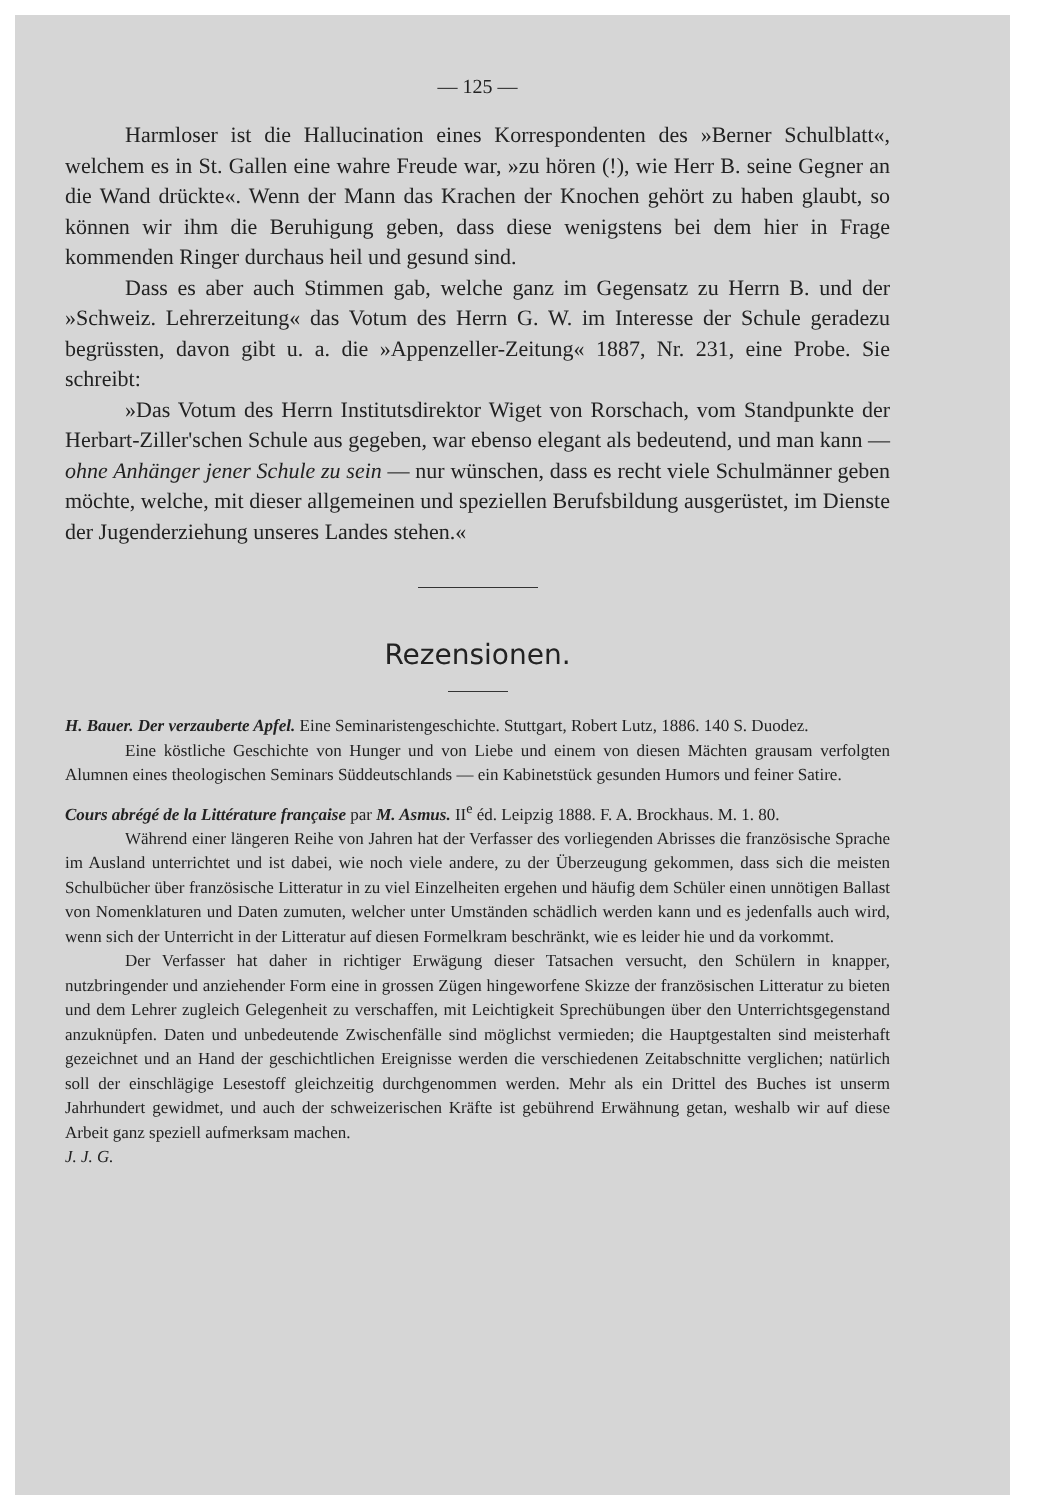— 125 —
Harmloser ist die Hallucination eines Korrespondenten des »Berner Schulblatt«, welchem es in St. Gallen eine wahre Freude war, »zu hören (!), wie Herr B. seine Gegner an die Wand drückte«. Wenn der Mann das Krachen der Knochen gehört zu haben glaubt, so können wir ihm die Beruhigung geben, dass diese wenigstens bei dem hier in Frage kommenden Ringer durchaus heil und gesund sind.
Dass es aber auch Stimmen gab, welche ganz im Gegensatz zu Herrn B. und der »Schweiz. Lehrerzeitung« das Votum des Herrn G. W. im Interesse der Schule geradezu begrüssten, davon gibt u. a. die »Appenzeller-Zeitung« 1887, Nr. 231, eine Probe. Sie schreibt:
»Das Votum des Herrn Institutsdirektor Wiget von Rorschach, vom Standpunkte der Herbart-Ziller'schen Schule aus gegeben, war ebenso elegant als bedeutend, und man kann — ohne Anhänger jener Schule zu sein — nur wünschen, dass es recht viele Schulmänner geben möchte, welche, mit dieser allgemeinen und speziellen Berufsbildung ausgerüstet, im Dienste der Jugenderziehung unseres Landes stehen.«
Rezensionen.
H. Bauer. Der verzauberte Apfel. Eine Seminaristengeschichte. Stuttgart, Robert Lutz, 1886. 140 S. Duodez.
Eine köstliche Geschichte von Hunger und von Liebe und einem von diesen Mächten grausam verfolgten Alumnen eines theologischen Seminars Süddeutschlands — ein Kabinetstück gesunden Humors und feiner Satire.
Cours abrégé de la Littérature française par M. Asmus. II<sup>e</sup> éd. Leipzig 1888. F. A. Brockhaus. M. 1. 80.
Während einer längeren Reihe von Jahren hat der Verfasser des vorliegenden Abrisses die französische Sprache im Ausland unterrichtet und ist dabei, wie noch viele andere, zu der Überzeugung gekommen, dass sich die meisten Schulbücher über französische Litteratur in zu viel Einzelheiten ergehen und häufig dem Schüler einen unnötigen Ballast von Nomenklaturen und Daten zumuten, welcher unter Umständen schädlich werden kann und es jedenfalls auch wird, wenn sich der Unterricht in der Litteratur auf diesen Formelkram beschränkt, wie es leider hie und da vorkommt.
Der Verfasser hat daher in richtiger Erwägung dieser Tatsachen versucht, den Schülern in knapper, nutzbringender und anziehender Form eine in grossen Zügen hingeworfene Skizze der französischen Litteratur zu bieten und dem Lehrer zugleich Gelegenheit zu verschaffen, mit Leichtigkeit Sprechübungen über den Unterrichtsgegenstand anzuknüpfen. Daten und unbedeutende Zwischenfälle sind möglichst vermieden; die Hauptgestalten sind meisterhaft gezeichnet und an Hand der geschichtlichen Ereignisse werden die verschiedenen Zeitabschnitte verglichen; natürlich soll der einschlägige Lesestoff gleichzeitig durchgenommen werden. Mehr als ein Drittel des Buches ist unserm Jahrhundert gewidmet, und auch der schweizerischen Kräfte ist gebührend Erwähnung getan, weshalb wir auf diese Arbeit ganz speziell aufmerksam machen.
J. J. G.